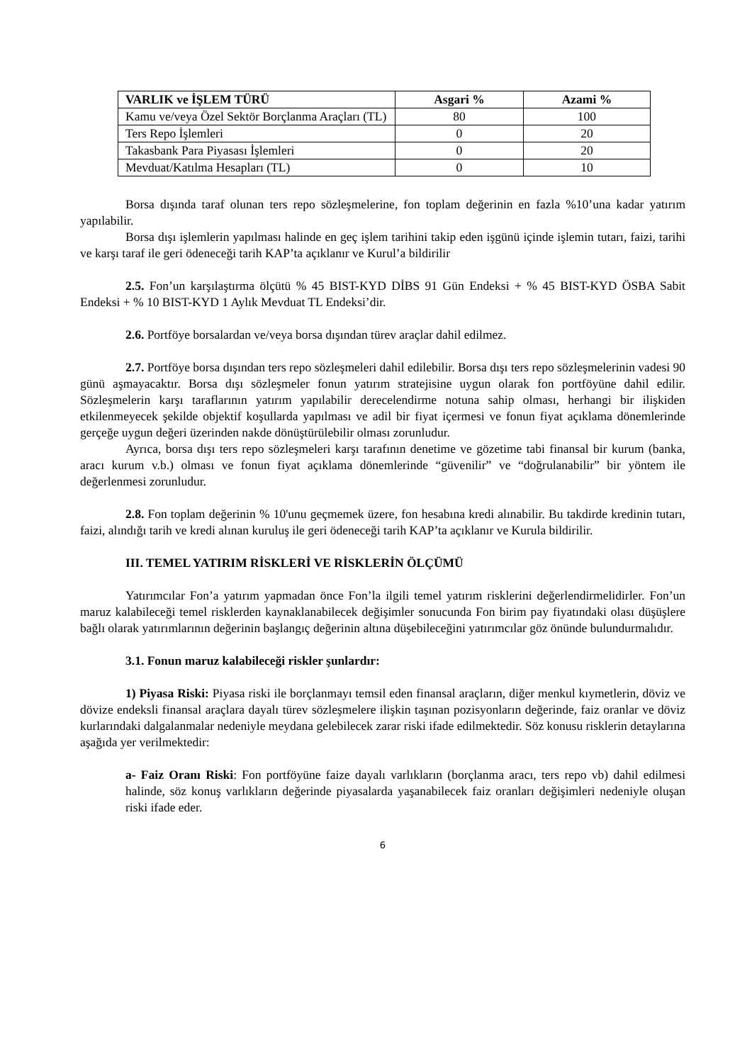| VARLIK ve İŞLEM TÜRÜ | Asgari % | Azami % |
| --- | --- | --- |
| Kamu ve/veya Özel Sektör Borçlanma Araçları (TL) | 80 | 100 |
| Ters Repo İşlemleri | 0 | 20 |
| Takasbank Para Piyasası İşlemleri | 0 | 20 |
| Mevduat/Katılma Hesapları (TL) | 0 | 10 |
Borsa dışında taraf olunan ters repo sözleşmelerine, fon toplam değerinin en fazla %10’una kadar yatırım yapılabilir.
Borsa dışı işlemlerin yapılması halinde en geç işlem tarihini takip eden işgünü içinde işlemin tutarı, faizi, tarihi ve karşı taraf ile geri ödeneceği tarih KAP’ta açıklanır ve Kurul’a bildirilir
2.5. Fon’un karşılaştırma ölçütü % 45 BIST-KYD DİBS 91 Gün Endeksi + % 45 BIST-KYD ÖSBA Sabit Endeksi + % 10 BIST-KYD 1 Aylık Mevduat TL Endeksi’dir.
2.6. Portföye borsalardan ve/veya borsa dışından türev araçlar dahil edilmez.
2.7. Portföye borsa dışından ters repo sözleşmeleri dahil edilebilir. Borsa dışı ters repo sözleşmelerinin vadesi 90 günü aşmayacaktır. Borsa dışı sözleşmeler fonun yatırım stratejisine uygun olarak fon portföyüne dahil edilir. Sözleşmelerin karşı taraflarının yatırım yapılabilir derecelendirme notuna sahip olması, herhangi bir ilişkiden etkilenmeyecek şekilde objektif koşullarda yapılması ve adil bir fiyat içermesi ve fonun fiyat açıklama dönemlerinde gerçeğe uygun değeri üzerinden nakde dönüştürülebilir olması zorunludur.
Ayrıca, borsa dışı ters repo sözleşmeleri karşı tarafının denetime ve gözetime tabi finansal bir kurum (banka, aracı kurum v.b.) olması ve fonun fiyat açıklama dönemlerinde “güvenilir” ve “doğrulanabilir” bir yöntem ile değerlenmesi zorunludur.
2.8. Fon toplam değerinin % 10'unu geçmemek üzere, fon hesabına kredi alınabilir. Bu takdirde kredinin tutarı, faizi, alındığı tarih ve kredi alınan kuruluş ile geri ödeneceği tarih KAP’ta açıklanır ve Kurula bildirilir.
III. TEMEL YATIRIM RİSKLERİ VE RİSKLERİN ÖLÇÜMÜ
Yatırımcılar Fon’a yatırım yapmadan önce Fon’la ilgili temel yatırım risklerini değerlendirmelidirler. Fon’un maruz kalabileceği temel risklerden kaynaklanabilecek değişimler sonucunda Fon birim pay fiyatındaki olası düşüşlere bağlı olarak yatırımlarının değerinin başlangıç değerinin altına düşebileceğini yatırımcılar göz önünde bulundurmalıdır.
3.1. Fonun maruz kalabileceği riskler şunlardır:
1) Piyasa Riski: Piyasa riski ile borçlanmayı temsil eden finansal araçların, diğer menkul kıymetlerin, döviz ve dövize endeksli finansal araçlara dayalı türev sözleşmelere ilişkin taşınan pozisyonların değerinde, faiz oranlar ve döviz kurlarındaki dalgalanmalar nedeniyle meydana gelebilecek zarar riski ifade edilmektedir. Söz konusu risklerin detaylarına aşağıda yer verilmektedir:
a- Faiz Oranı Riski: Fon portföyüne faize dayalı varlıkların (borçlanma aracı, ters repo vb) dahil edilmesi halinde, söz konuş varlıkların değerinde piyasalarda yaşanabilecek faiz oranları değişimleri nedeniyle oluşan riski ifade eder.
6